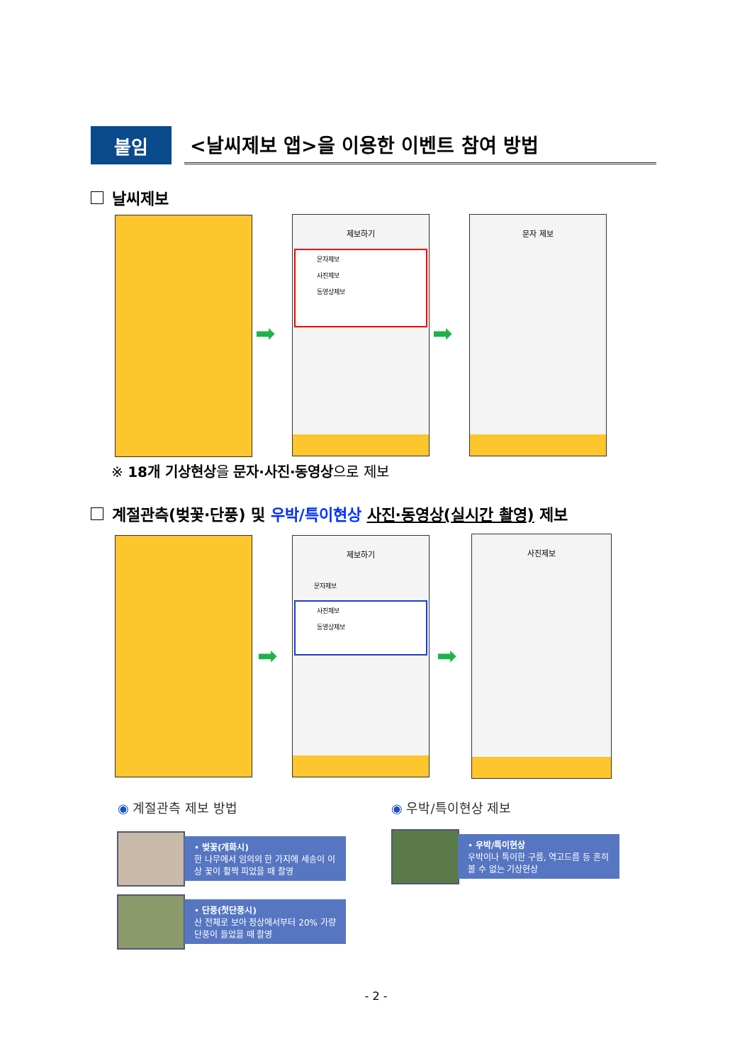붙임
<날씨제보 앱>을 이용한 이벤트 참여 방법
날씨제보
➡
제보하기
문자제보
사진제보
동영상제보
➡
문자 제보
※ 18개 기상현상을 문자·사진·동영상으로 제보
계절관측(벚꽃·단풍) 및 우박/특이현상 사진·동영상(실시간 촬영) 제보
➡
제보하기
문자제보
사진제보
동영상제보
➡
사진제보
◉ 계절관측 제보 방법 ◉ 우박/특이현상 제보
• 벚꽃(개화시)
한 나무에서 임의의 한 가지에 세송이 이상 꽃이 활짝 피었을 때 촬영
• 단풍(첫단풍시)
산 전체로 보아 정상에서부터 20% 가량 단풍이 들었을 때 촬영
• 우박/특이현상
우박이나 특이한 구름, 역고드름 등 흔히 볼 수 없는 기상현상
- 2 -